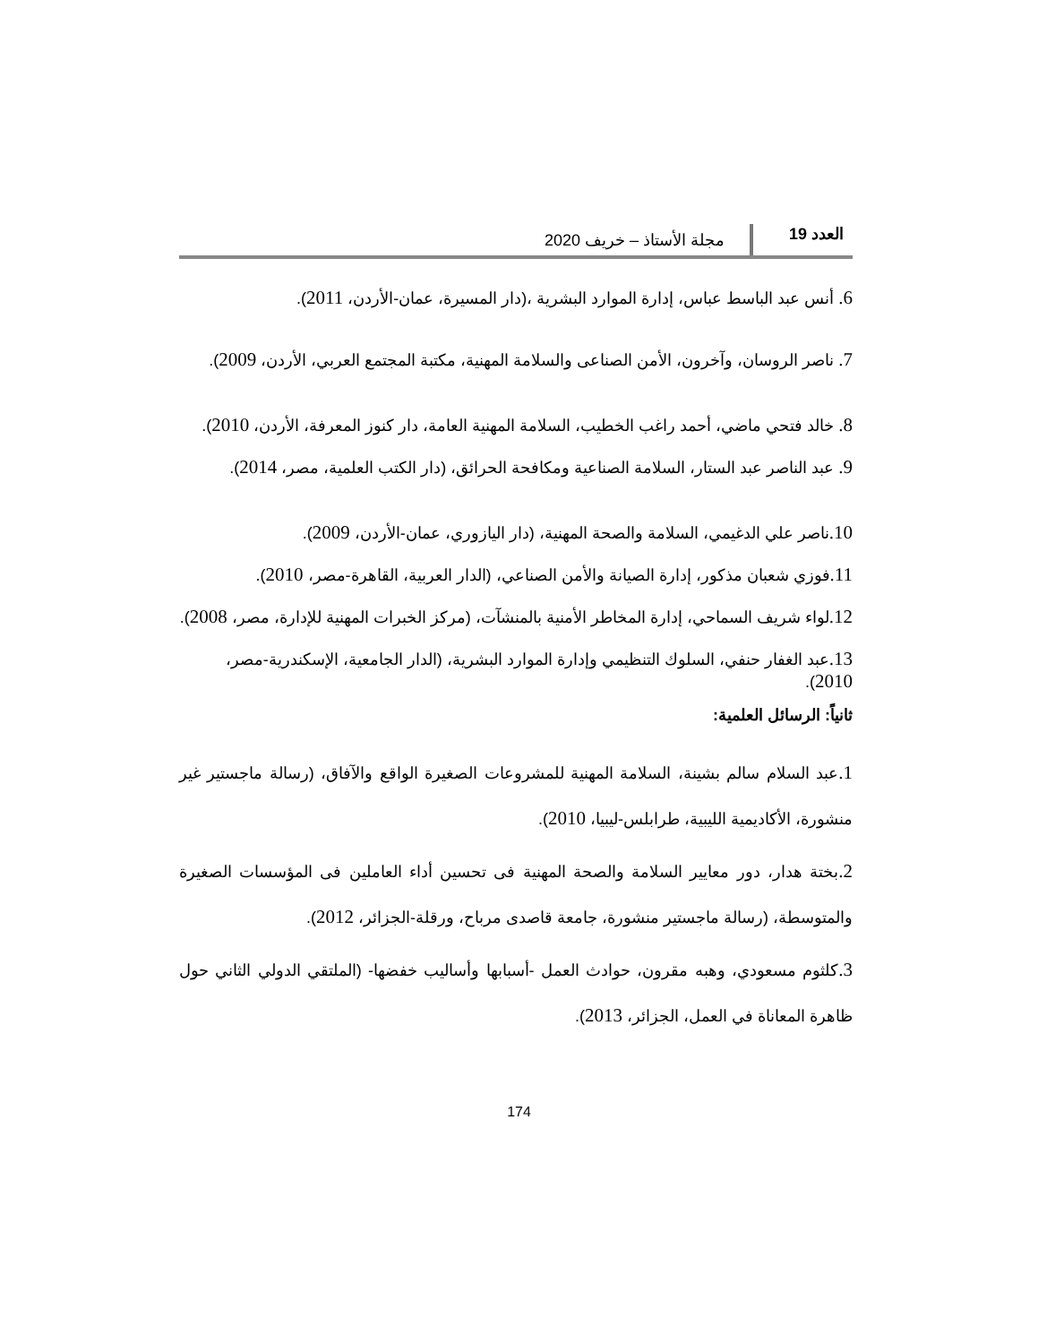العدد 19 مجلة الأستاذ – خريف 2020
6. أنس عبد الباسط عباس، إدارة الموارد البشرية ،(دار المسيرة، عمان-الأردن، 2011).
7. ناصر الروسان، وآخرون، الأمن الصناعى والسلامة المهنية، مكتبة المجتمع العربي، الأردن، 2009).
8. خالد فتحي ماضي، أحمد راغب الخطيب، السلامة المهنية العامة، دار كنوز المعرفة، الأردن، 2010).
9. عبد الناصر عبد الستار، السلامة الصناعية ومكافحة الحرائق، (دار الكتب العلمية، مصر، 2014).
10. ناصر علي الدغيمي، السلامة والصحة المهنية، (دار اليازوري، عمان-الأردن، 2009).
11. فوزي شعبان مذكور، إدارة الصيانة والأمن الصناعي، (الدار العربية، القاهرة-مصر، 2010).
12. لواء شريف السماحي، إدارة المخاطر الأمنية بالمنشآت، (مركز الخبرات المهنية للإدارة، مصر، 2008).
13. عبد الغفار حنفي، السلوك التنظيمي وإدارة الموارد البشرية، (الدار الجامعية، الإسكندرية-مصر، 2010).
ثانياً: الرسائل العلمية:
1. عبد السلام سالم بشينة، السلامة المهنية للمشروعات الصغيرة الواقع والآفاق، (رسالة ماجستير غير منشورة، الأكاديمية الليبية، طرابلس-ليبيا، 2010).
2. بختة هدار، دور معايير السلامة والصحة المهنية فى تحسين أداء العاملين فى المؤسسات الصغيرة والمتوسطة، (رسالة ماجستير منشورة، جامعة قاصدى مرباح، ورقلة-الجزائر، 2012).
3. كلثوم مسعودي، وهبه مقرون، حوادث العمل -أسبابها وأساليب خفضها- (الملتقي الدولي الثاني حول ظاهرة المعاناة في العمل، الجزائر، 2013).
174